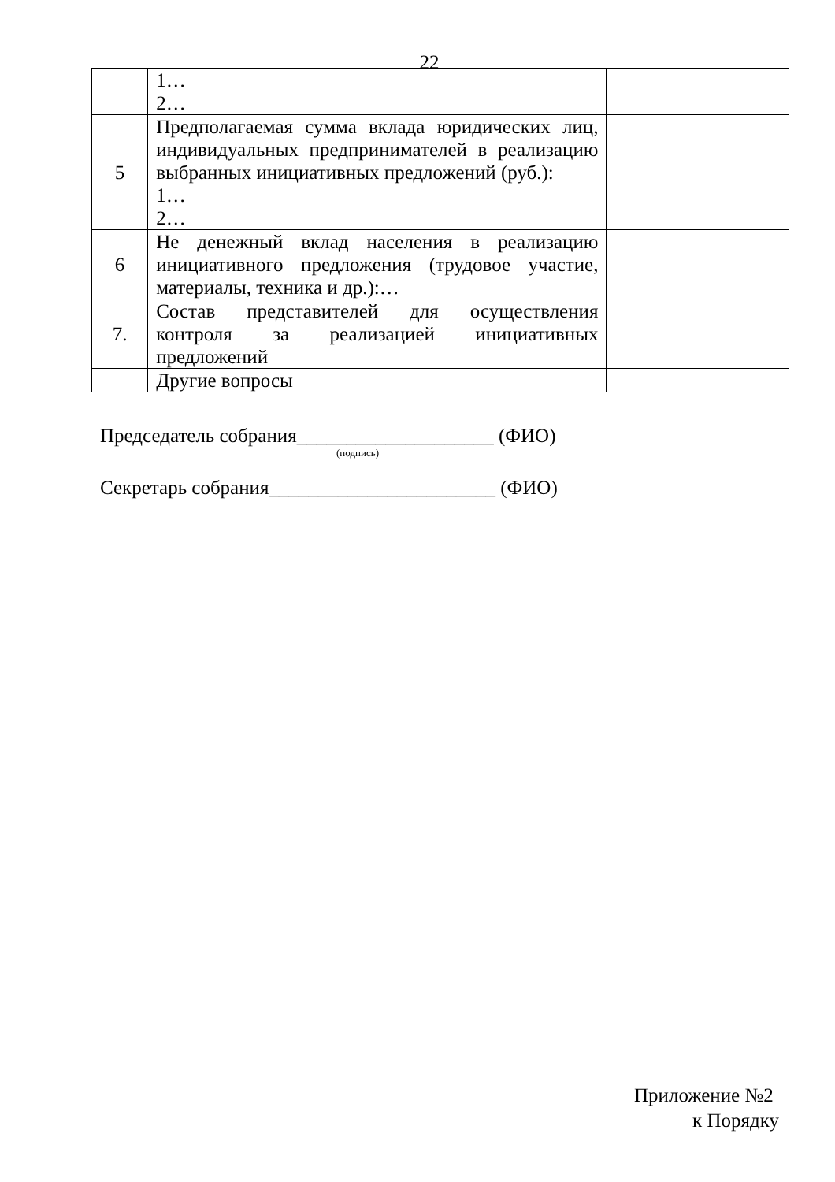22
| | 1… 2… | |
| 5 | Предполагаемая сумма вклада юридических лиц, индивидуальных предпринимателей в реализацию выбранных инициативных предложений (руб.): 1… 2… | |
| 6 | Не денежный вклад населения в реализацию инициативного предложения (трудовое участие, материалы, техника и др.):… | |
| 7. | Состав представителей для осуществления контроля за реализацией инициативных предложений | |
| | Другие вопросы | |
Председатель собрания____________________ (ФИО)
(подпись)
Секретарь собрания_______________________ (ФИО)
Приложение №2
к Порядку